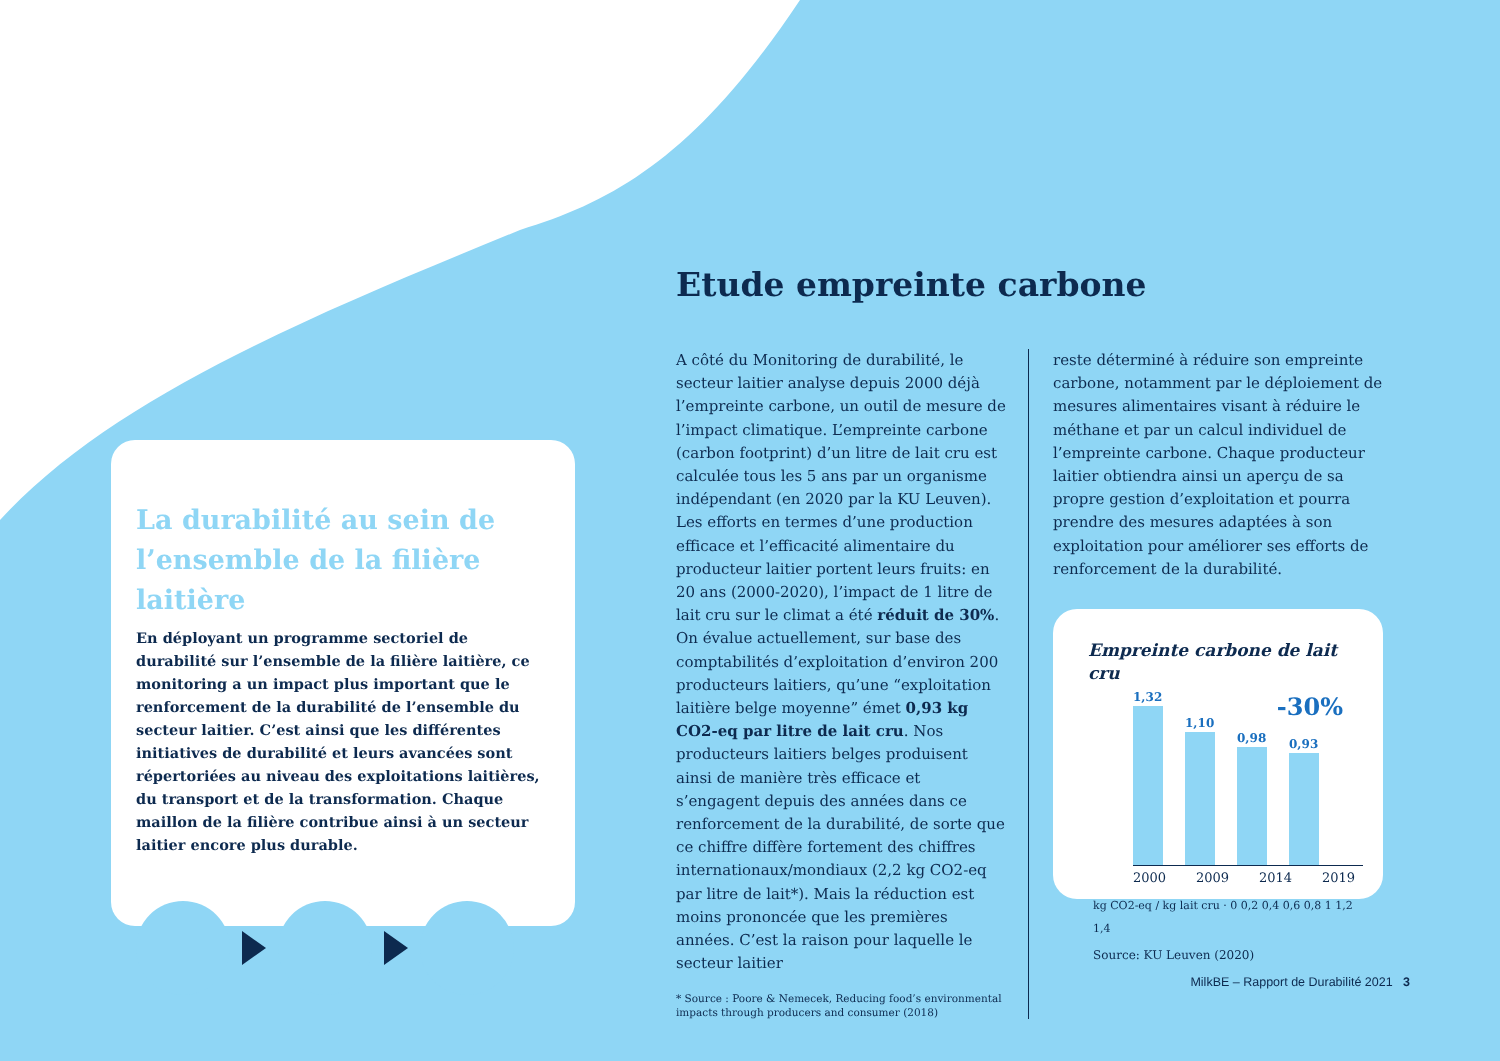La durabilité au sein de l’ensemble de la filière laitière
En déployant un programme sectoriel de durabilité sur l’ensemble de la filière laitière, ce monitoring a un impact plus important que le renforcement de la durabilité de l’ensemble du secteur laitier. C’est ainsi que les différentes initiatives de durabilité et leurs avancées sont répertoriées au niveau des exploitations laitières, du transport et de la transformation. Chaque maillon de la filière contribue ainsi à un secteur laitier encore plus durable.
Etude empreinte carbone
A côté du Monitoring de durabilité, le secteur laitier analyse depuis 2000 déjà l’empreinte carbone, un outil de mesure de l’impact climatique. L’empreinte carbone (carbon footprint) d’un litre de lait cru est calculée tous les 5 ans par un organisme indépendant (en 2020 par la KU Leuven). Les efforts en termes d’une production efficace et l’efficacité alimentaire du producteur laitier portent leurs fruits: en 20 ans (2000-2020), l’impact de 1 litre de lait cru sur le climat a été réduit de 30%. On évalue actuellement, sur base des comptabilités d’exploitation d’environ 200 producteurs laitiers, qu’une “exploitation laitière belge moyenne” émet 0,93 kg CO2-eq par litre de lait cru. Nos producteurs laitiers belges produisent ainsi de manière très efficace et s’engagent depuis des années dans ce renforcement de la durabilité, de sorte que ce chiffre diffère fortement des chiffres internationaux/mondiaux (2,2 kg CO2-eq par litre de lait*). Mais la réduction est moins prononcée que les premières années. C’est la raison pour laquelle le secteur laitier
* Source : Poore & Nemecek, Reducing food’s environmental impacts through producers and consumer (2018)
reste déterminé à réduire son empreinte carbone, notamment par le déploiement de mesures alimentaires visant à réduire le méthane et par un calcul individuel de l’empreinte carbone. Chaque producteur laitier obtiendra ainsi un aperçu de sa propre gestion d’exploitation et pourra prendre des mesures adaptées à son exploitation pour améliorer ses efforts de renforcement de la durabilité.
Empreinte carbone de lait cru
-30%
1,32
1,10
0,98
0,93
2000 2009 2014 2019
kg CO2-eq / kg lait cru · 0 0,2 0,4 0,6 0,8 1 1,2 1,4
Source: KU Leuven (2020)
MilkBE – Rapport de Durabilité 2021 3